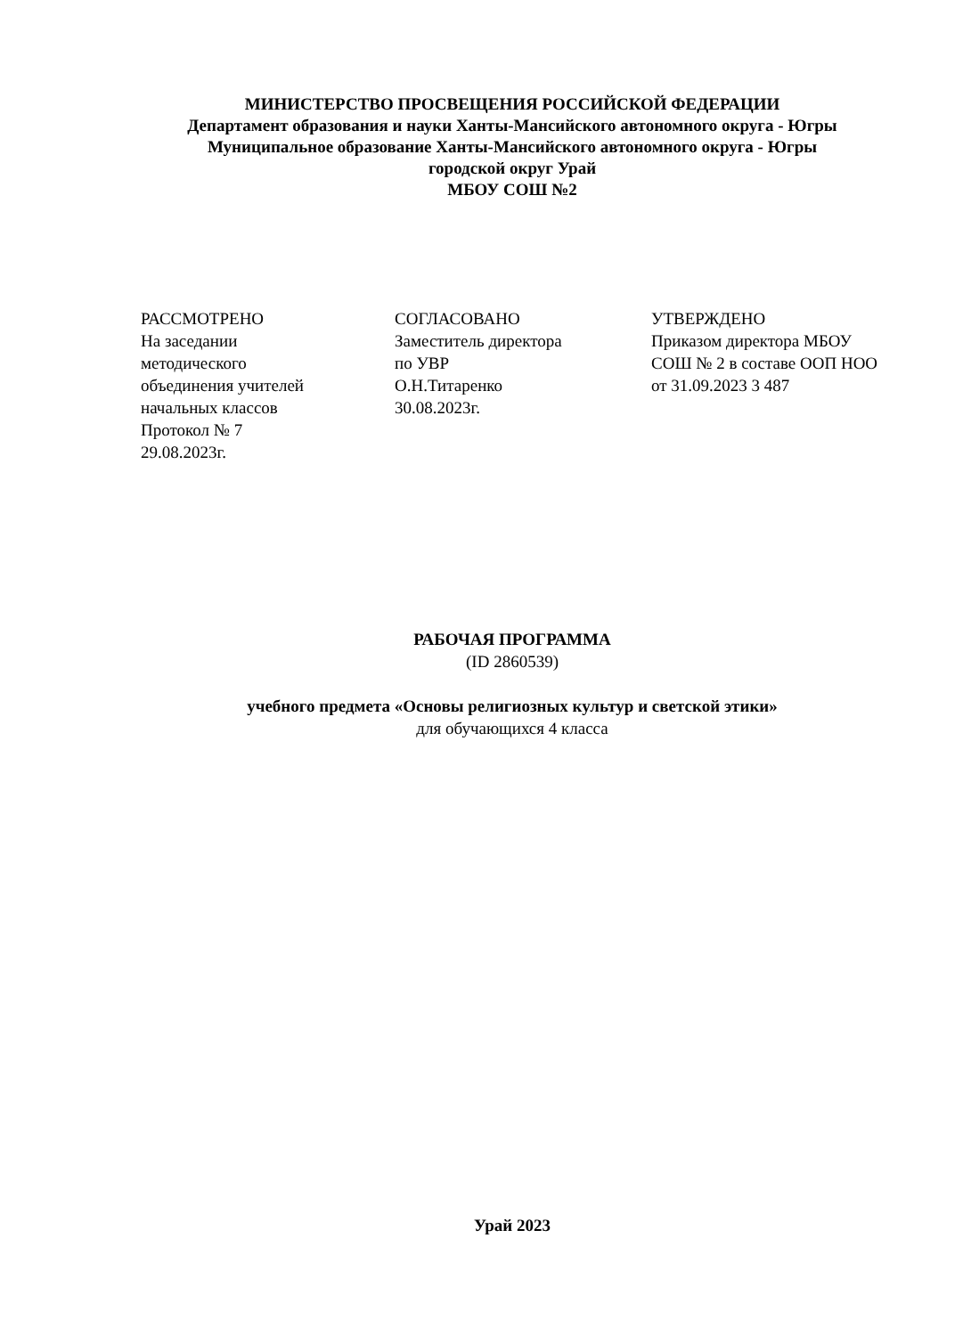МИНИСТЕРСТВО ПРОСВЕЩЕНИЯ РОССИЙСКОЙ ФЕДЕРАЦИИ
Департамент образования и науки Ханты-Мансийского автономного округа - Югры
Муниципальное образование Ханты-Мансийского автономного округа - Югры
городской округ Урай
МБОУ СОШ №2
РАССМОТРЕНО
На заседании
методического
объединения учителей
начальных классов
Протокол № 7
29.08.2023г.
СОГЛАСОВАНО
Заместитель директора
по УВР
О.Н.Титаренко
30.08.2023г.
УТВЕРЖДЕНО
Приказом директора МБОУ
СОШ № 2 в составе ООП НОО
от 31.09.2023 3 487
РАБОЧАЯ ПРОГРАММА
(ID 2860539)
учебного предмета «Основы религиозных культур и светской этики»
для обучающихся 4 класса
Урай 2023